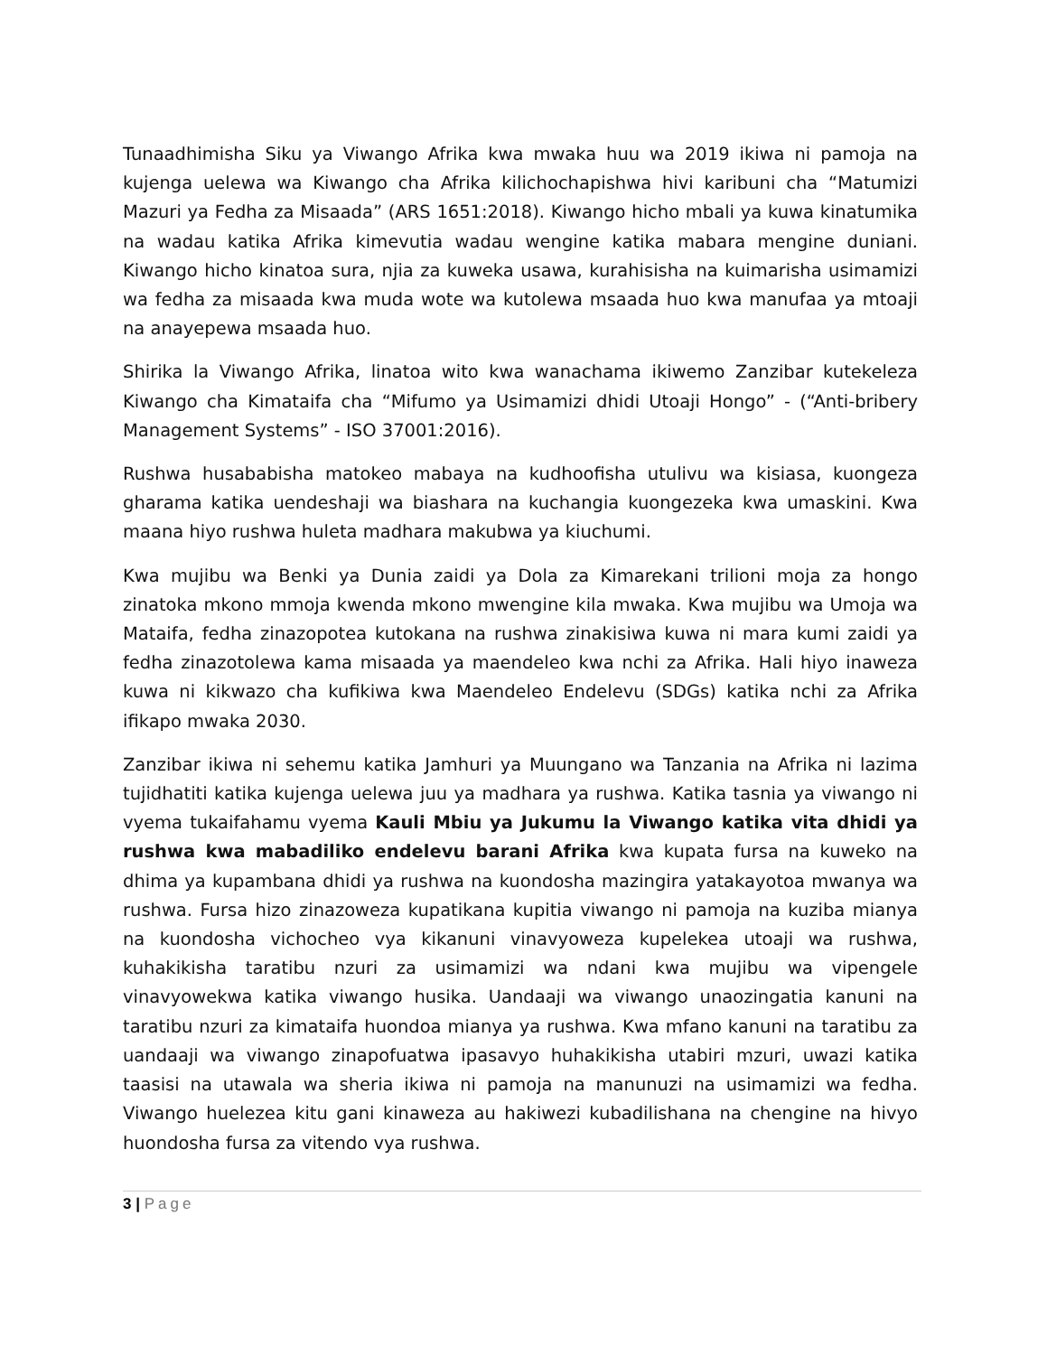Tunaadhimisha Siku ya Viwango Afrika kwa mwaka huu wa 2019 ikiwa ni pamoja na kujenga uelewa wa Kiwango cha Afrika kilichochapishwa hivi karibuni cha “Matumizi Mazuri ya Fedha za Misaada” (ARS 1651:2018). Kiwango hicho mbali ya kuwa kinatumika na wadau katika Afrika kimevutia wadau wengine katika mabara mengine duniani. Kiwango hicho kinatoa sura, njia za kuweka usawa, kurahisisha na kuimarisha usimamizi wa fedha za misaada kwa muda wote wa kutolewa msaada huo kwa manufaa ya mtoaji na anayepewa msaada huo.
Shirika la Viwango Afrika, linatoa wito kwa wanachama ikiwemo Zanzibar kutekeleza Kiwango cha Kimataifa cha “Mifumo ya Usimamizi dhidi Utoaji Hongo” - (“Anti-bribery Management Systems” - ISO 37001:2016).
Rushwa husababisha matokeo mabaya na kudhoofisha utulivu wa kisiasa, kuongeza gharama katika uendeshaji wa biashara na kuchangia kuongezeka kwa umaskini. Kwa maana hiyo rushwa huleta madhara makubwa ya kiuchumi.
Kwa mujibu wa Benki ya Dunia zaidi ya Dola za Kimarekani trilioni moja za hongo zinatoka mkono mmoja kwenda mkono mwengine kila mwaka. Kwa mujibu wa Umoja wa Mataifa, fedha zinazopotea kutokana na rushwa zinakisiwa kuwa ni mara kumi zaidi ya fedha zinazotolewa kama misaada ya maendeleo kwa nchi za Afrika. Hali hiyo inaweza kuwa ni kikwazo cha kufikiwa kwa Maendeleo Endelevu (SDGs) katika nchi za Afrika ifikapo mwaka 2030.
Zanzibar ikiwa ni sehemu katika Jamhuri ya Muungano wa Tanzania na Afrika ni lazima tujidhatiti katika kujenga uelewa juu ya madhara ya rushwa. Katika tasnia ya viwango ni vyema tukaifahamu vyema Kauli Mbiu ya Jukumu la Viwango katika vita dhidi ya rushwa kwa mabadiliko endelevu barani Afrika kwa kupata fursa na kuweko na dhima ya kupambana dhidi ya rushwa na kuondosha mazingira yatakayotoa mwanya wa rushwa. Fursa hizo zinazoweza kupatikana kupitia viwango ni pamoja na kuziba mianya na kuondosha vichocheo vya kikanuni vinavyoweza kupelekea utoaji wa rushwa, kuhakikisha taratibu nzuri za usimamizi wa ndani kwa mujibu wa vipengele vinavyowekwa katika viwango husika. Uandaaji wa viwango unaozingatia kanuni na taratibu nzuri za kimataifa huondoa mianya ya rushwa. Kwa mfano kanuni na taratibu za uandaaji wa viwango zinapofuatwa ipasavyo huhakikisha utabiri mzuri, uwazi katika taasisi na utawala wa sheria ikiwa ni pamoja na manunuzi na usimamizi wa fedha. Viwango huelezea kitu gani kinaweza au hakiwezi kubadilishana na chengine na hivyo huondosha fursa za vitendo vya rushwa.
3 | Page